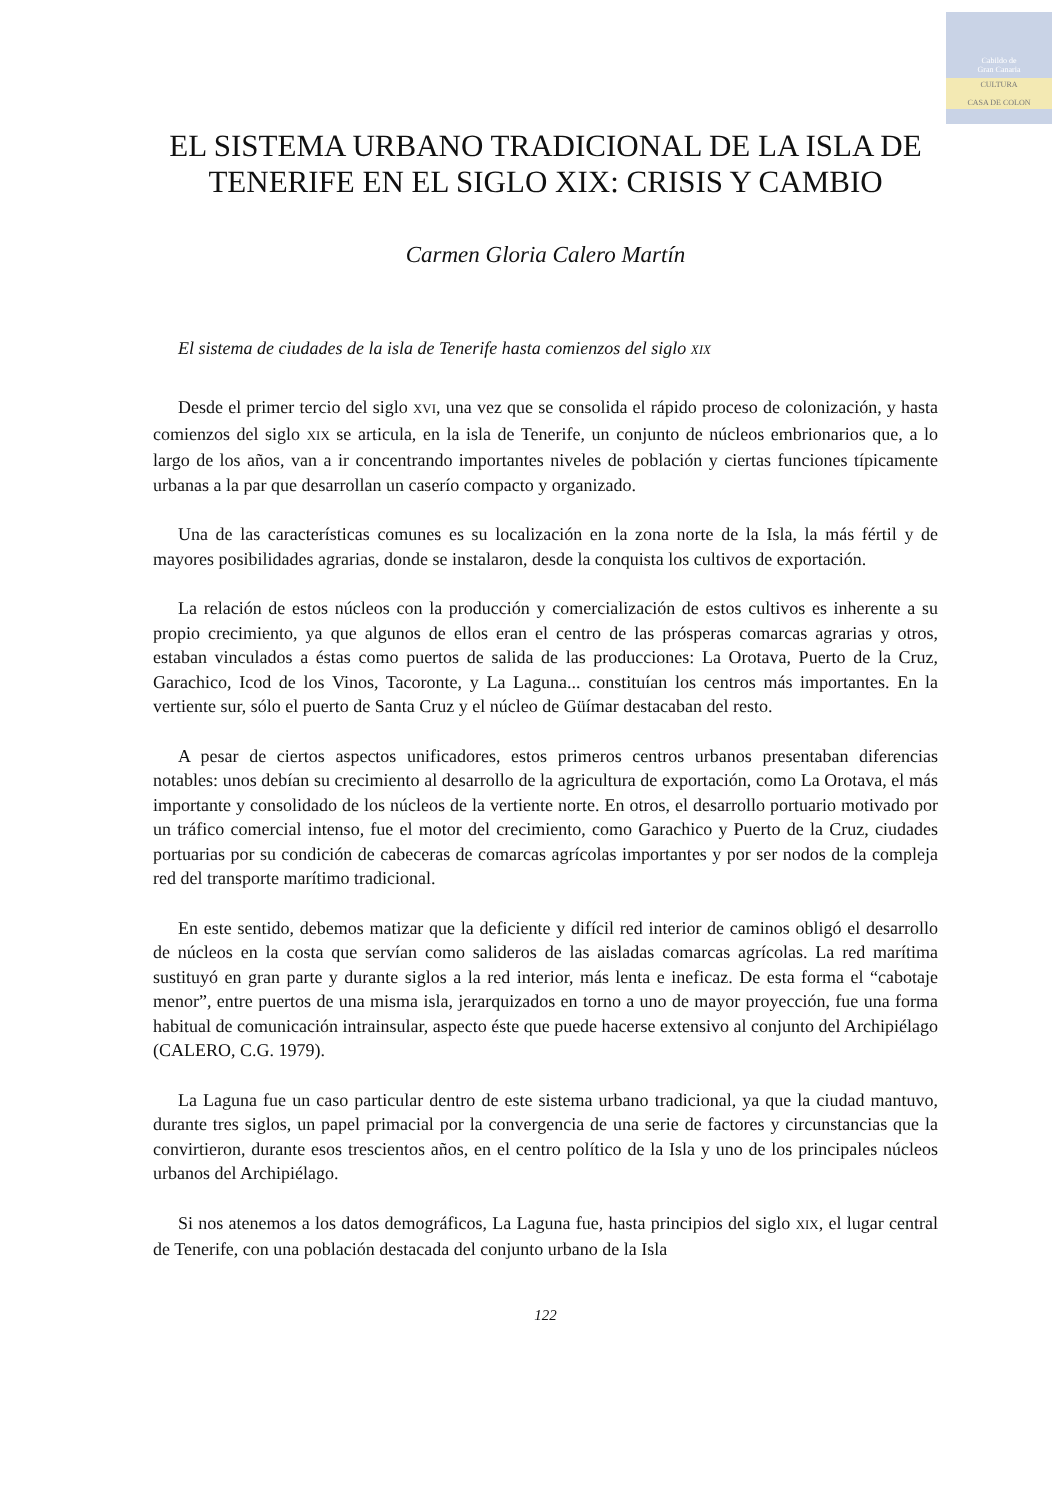Cabildo de
Gran Canaria
CULTURA
CASA DE COLON
EL SISTEMA URBANO TRADICIONAL DE LA ISLA DE TENERIFE EN EL SIGLO XIX: CRISIS Y CAMBIO
Carmen Gloria Calero Martín
El sistema de ciudades de la isla de Tenerife hasta comienzos del siglo XIX
Desde el primer tercio del siglo XVI, una vez que se consolida el rápido proceso de colonización, y hasta comienzos del siglo XIX se articula, en la isla de Tenerife, un conjunto de núcleos embrionarios que, a lo largo de los años, van a ir concentrando importantes niveles de población y ciertas funciones típicamente urbanas a la par que desarrollan un caserío compacto y organizado.
Una de las características comunes es su localización en la zona norte de la Isla, la más fértil y de mayores posibilidades agrarias, donde se instalaron, desde la conquista los cultivos de exportación.
La relación de estos núcleos con la producción y comercialización de estos cultivos es inherente a su propio crecimiento, ya que algunos de ellos eran el centro de las prósperas comarcas agrarias y otros, estaban vinculados a éstas como puertos de salida de las producciones: La Orotava, Puerto de la Cruz, Garachico, Icod de los Vinos, Tacoronte, y La Laguna... constituían los centros más importantes. En la vertiente sur, sólo el puerto de Santa Cruz y el núcleo de Güímar destacaban del resto.
A pesar de ciertos aspectos unificadores, estos primeros centros urbanos presentaban diferencias notables: unos debían su crecimiento al desarrollo de la agricultura de exportación, como La Orotava, el más importante y consolidado de los núcleos de la vertiente norte. En otros, el desarrollo portuario motivado por un tráfico comercial intenso, fue el motor del crecimiento, como Garachico y Puerto de la Cruz, ciudades portuarias por su condición de cabeceras de comarcas agrícolas importantes y por ser nodos de la compleja red del transporte marítimo tradicional.
En este sentido, debemos matizar que la deficiente y difícil red interior de caminos obligó el desarrollo de núcleos en la costa que servían como salideros de las aisladas comarcas agrícolas. La red marítima sustituyó en gran parte y durante siglos a la red interior, más lenta e ineficaz. De esta forma el “cabotaje menor”, entre puertos de una misma isla, jerarquizados en torno a uno de mayor proyección, fue una forma habitual de comunicación intrainsular, aspecto éste que puede hacerse extensivo al conjunto del Archipiélago (CALERO, C.G. 1979).
La Laguna fue un caso particular dentro de este sistema urbano tradicional, ya que la ciudad mantuvo, durante tres siglos, un papel primacial por la convergencia de una serie de factores y circunstancias que la convirtieron, durante esos trescientos años, en el centro político de la Isla y uno de los principales núcleos urbanos del Archipiélago.
Si nos atenemos a los datos demográficos, La Laguna fue, hasta principios del siglo XIX, el lugar central de Tenerife, con una población destacada del conjunto urbano de la Isla
122